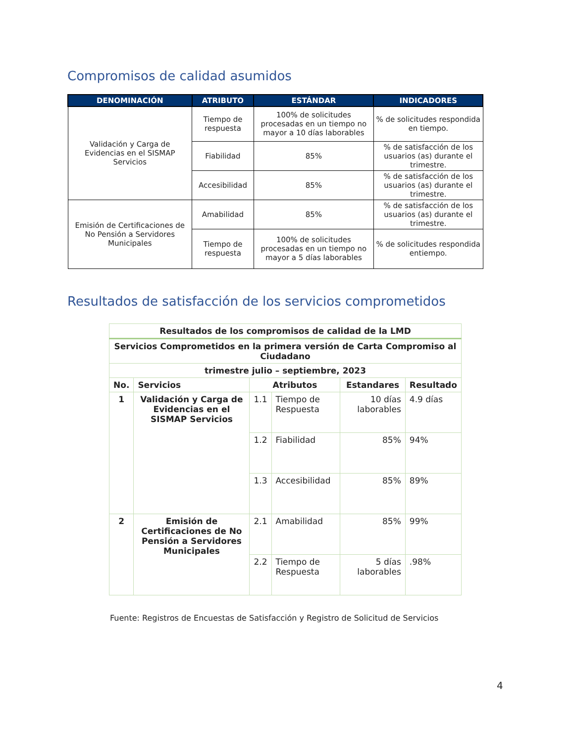Compromisos de calidad asumidos
| DENOMINACIÓN | ATRIBUTO | ESTÁNDAR | INDICADORES |
| --- | --- | --- | --- |
| Validación y Carga de Evidencias en el SISMAP Servicios | Tiempo de respuesta | 100% de solicitudes procesadas en un tiempo no mayor a 10 días laborables | % de solicitudes respondida en tiempo. |
| | Fiabilidad | 85% | % de satisfacción de los usuarios (as) durante el trimestre. |
| | Accesibilidad | 85% | % de satisfacción de los usuarios (as) durante el trimestre. |
| Emisión de Certificaciones de No Pensión a Servidores Municipales | Amabilidad | 85% | % de satisfacción de los usuarios (as) durante el trimestre. |
| | Tiempo de respuesta | 100% de solicitudes procesadas en un tiempo no mayor a 5 días laborables | % de solicitudes respondida entiempo. |
Resultados de satisfacción de los servicios comprometidos
| Resultados de los compromisos de calidad de la LMD | | | | | |
| --- | --- | --- | --- | --- | --- |
| Servicios Comprometidos en la primera versión de Carta Compromiso al Ciudadano | | | | | |
| trimestre julio – septiembre, 2023 | | | | | |
| No. | Servicios | Atributos | | Estandares | Resultado |
| 1 | Validación y Carga de Evidencias en el SISMAP Servicios | 1.1 | Tiempo de Respuesta | 10 días laborables | 4.9 días |
| | | 1.2 | Fiabilidad | 85% | 94% |
| | | 1.3 | Accesibilidad | 85% | 89% |
| 2 | Emisión de Certificaciones de No Pensión a Servidores Municipales | 2.1 | Amabilidad | 85% | 99% |
| | | 2.2 | Tiempo de Respuesta | 5 días laborables | .98% |
Fuente: Registros de Encuestas de Satisfacción y Registro de Solicitud de Servicios
4